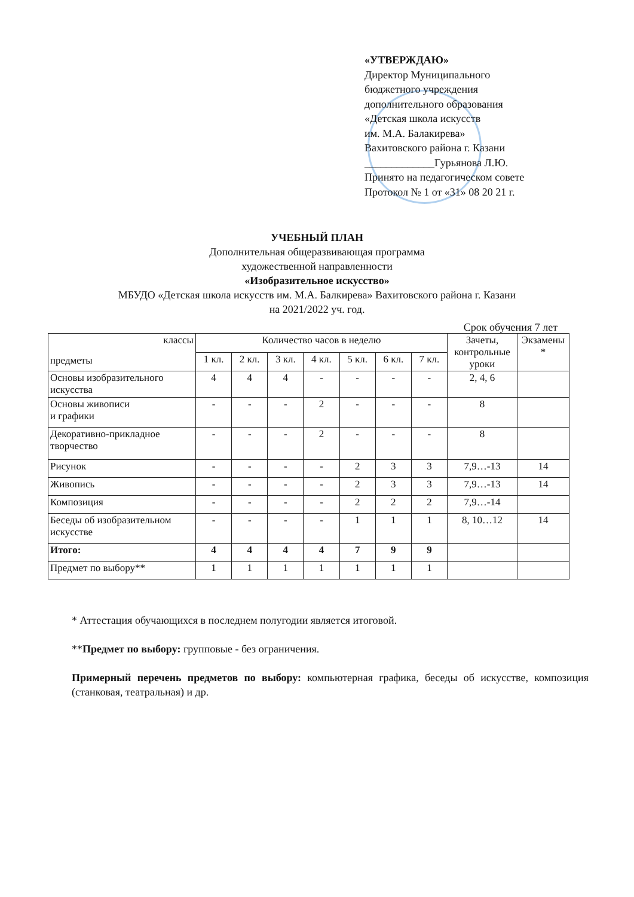«УТВЕРЖДАЮ»
Директор Муниципального
бюджетного учреждения
дополнительного образования
«Детская школа искусств
им. М.А. Балакирева»
Вахитовского района г. Казани
_____________Гурьянова Л.Ю.
Принято на педагогическом совете
Протокол № 1 от «31» 08 20 21 г.
УЧЕБНЫЙ ПЛАН
Дополнительная общеразвивающая программа
художественной направленности
«Изобразительное искусство»
МБУДО «Детская школа искусств им. М.А. Балкирева» Вахитовского района г. Казани
на 2021/2022 уч. год.
Срок обучения 7 лет
| классы предметы | Количество часов в неделю | | | | | | | Зачеты, контрольные уроки | Экзамены * |
| --- | --- | --- | --- | --- | --- | --- | --- | --- | --- |
| | 1 кл. | 2 кл. | 3 кл. | 4 кл. | 5 кл. | 6 кл. | 7 кл. | | |
| Основы изобразительного искусства | 4 | 4 | 4 | - | - | - | - | 2, 4, 6 | |
| Основы живописи и графики | - | - | - | 2 | - | - | - | 8 | |
| Декоративно-прикладное творчество | - | - | - | 2 | - | - | - | 8 | |
| Рисунок | - | - | - | - | 2 | 3 | 3 | 7,9…-13 | 14 |
| Живопись | - | - | - | - | 2 | 3 | 3 | 7,9…-13 | 14 |
| Композиция | - | - | - | - | 2 | 2 | 2 | 7,9…-14 | |
| Беседы об изобразительном искусстве | - | - | - | - | 1 | 1 | 1 | 8, 10…12 | 14 |
| Итого: | 4 | 4 | 4 | 4 | 7 | 9 | 9 | | |
| Предмет по выбору** | 1 | 1 | 1 | 1 | 1 | 1 | 1 | | |
* Аттестация обучающихся в последнем полугодии является итоговой.
**Предмет по выбору: групповые - без ограничения.
Примерный перечень предметов по выбору: компьютерная графика, беседы об искусстве, композиция (станковая, театральная) и др.